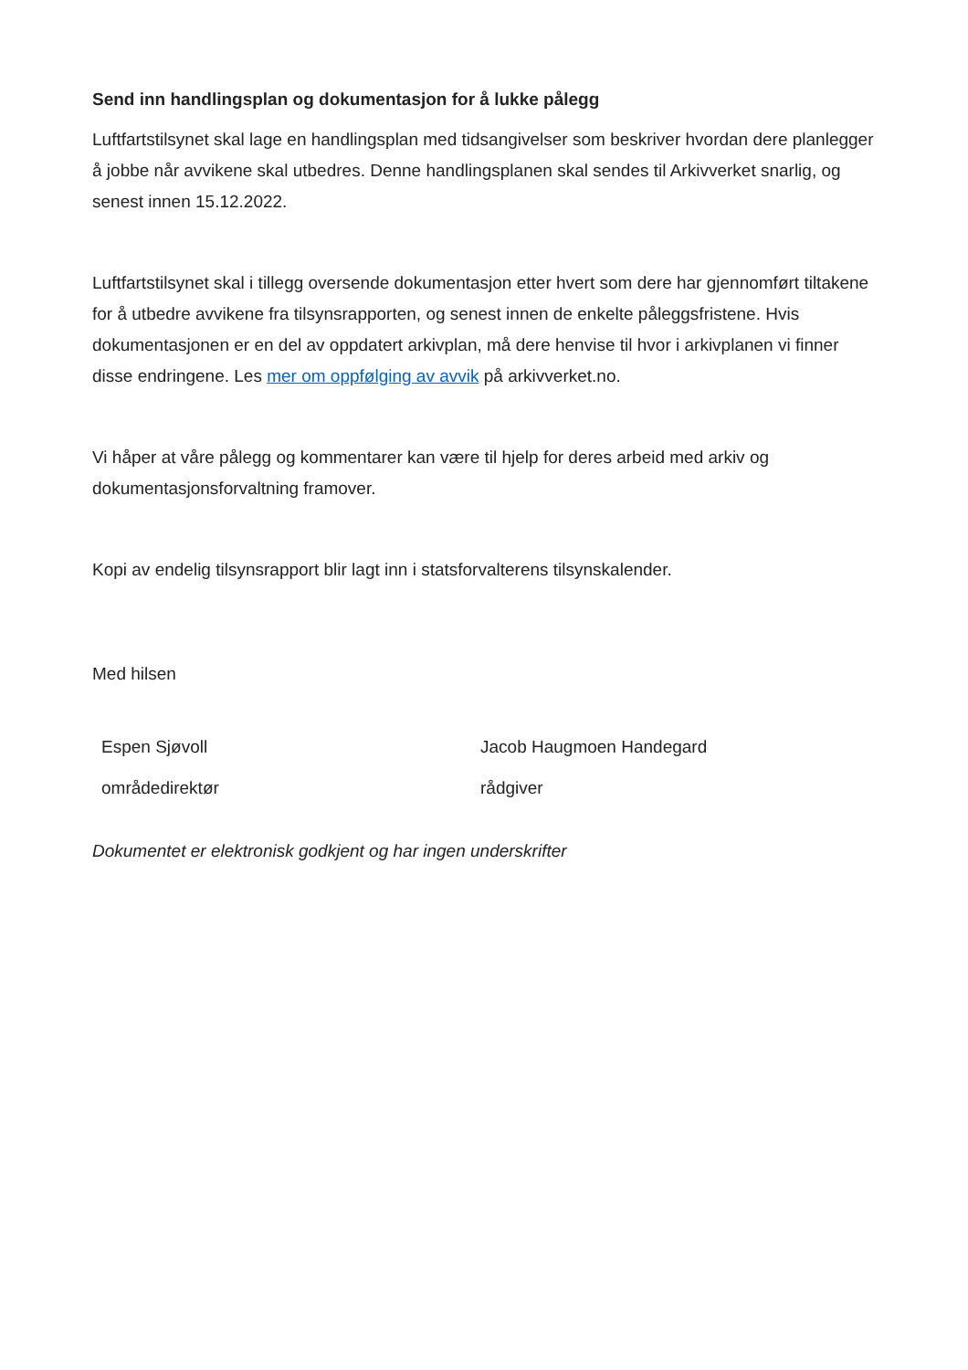Send inn handlingsplan og dokumentasjon for å lukke pålegg
Luftfartstilsynet skal lage en handlingsplan med tidsangivelser som beskriver hvordan dere planlegger å jobbe når avvikene skal utbedres. Denne handlingsplanen skal sendes til Arkivverket snarlig, og senest innen 15.12.2022.
Luftfartstilsynet skal i tillegg oversende dokumentasjon etter hvert som dere har gjennomført tiltakene for å utbedre avvikene fra tilsynsrapporten, og senest innen de enkelte påleggsfristene. Hvis dokumentasjonen er en del av oppdatert arkivplan, må dere henvise til hvor i arkivplanen vi finner disse endringene. Les mer om oppfølging av avvik på arkivverket.no.
Vi håper at våre pålegg og kommentarer kan være til hjelp for deres arbeid med arkiv og dokumentasjonsforvaltning framover.
Kopi av endelig tilsynsrapport blir lagt inn i statsforvalterens tilsynskalender.
Med hilsen
Espen Sjøvoll
områdedirektør
Jacob Haugmoen Handegard
rådgiver
Dokumentet er elektronisk godkjent og har ingen underskrifter